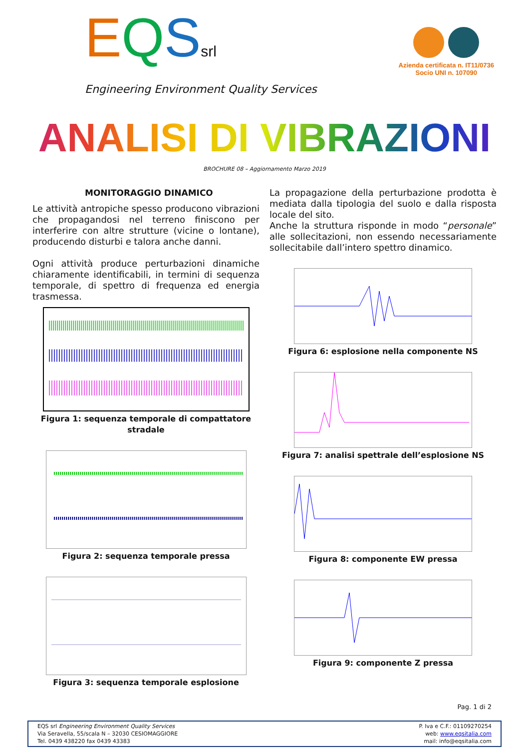EQSsrl
Engineering Environment Quality Services
Azienda certificata n. IT11/0736
Socio UNI n. 107090
ANALISI DI VIBRAZIONI
BROCHURE 08 – Aggiornamento Marzo 2019
MONITORAGGIO DINAMICO
Le attività antropiche spesso producono vibrazioni che propagandosi nel terreno finiscono per interferire con altre strutture (vicine o lontane), producendo disturbi e talora anche danni.
Ogni attività produce perturbazioni dinamiche chiaramente identificabili, in termini di sequenza temporale, di spettro di frequenza ed energia trasmessa.
Figura 1: sequenza temporale di compattatore stradale
Figura 2: sequenza temporale pressa
Figura 3: sequenza temporale esplosione
La propagazione della perturbazione prodotta è mediata dalla tipologia del suolo e dalla risposta locale del sito.
Anche la struttura risponde in modo “personale” alle sollecitazioni, non essendo necessariamente sollecitabile dall’intero spettro dinamico.
Figura 6: esplosione nella componente NS
Figura 7: analisi spettrale dell’esplosione NS
Figura 8: componente EW pressa
Figura 9: componente Z pressa
Pag. 1 di 2
EQS srl Engineering Environment Quality Services
Via Seravella, 55/scala N – 32030 CESIOMAGGIORE
Tel. 0439 438220 fax 0439 43383
P. Iva e C.F.: 01109270254
web: www.eqsitalia.com
mail: info@eqsitalia.com